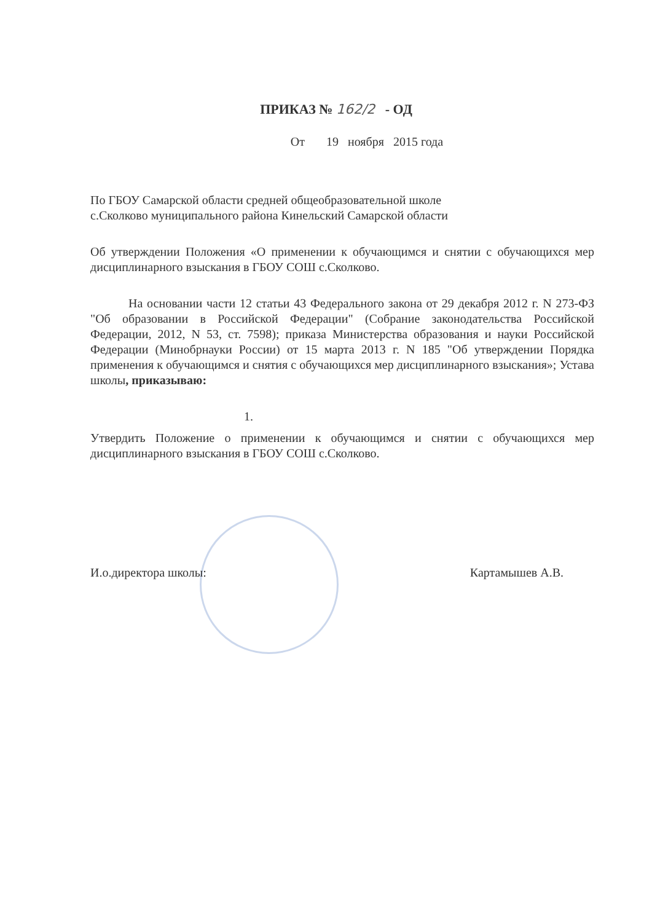ПРИКАЗ № 162/2 - ОД
От 19 ноября 2015 года
По ГБОУ Самарской области средней общеобразовательной школе
с.Сколково муниципального района Кинельский Самарской области
Об утверждении Положения «О применении к обучающимся и снятии с обучающихся мер дисциплинарного взыскания в ГБОУ СОШ с.Сколково.
На основании части 12 статьи 43 Федерального закона от 29 декабря 2012 г. N 273-ФЗ "Об образовании в Российской Федерации" (Собрание законодательства Российской Федерации, 2012, N 53, ст. 7598); приказа Министерства образования и науки Российской Федерации (Минобрнауки России) от 15 марта 2013 г. N 185 "Об утверждении Порядка применения к обучающимся и снятия с обучающихся мер дисциплинарного взыскания»; Устава школы, приказываю:
1.
Утвердить Положение о применении к обучающимся и снятии с обучающихся мер дисциплинарного взыскания в ГБОУ СОШ с.Сколково.
И.о.директора школы: Картамышев А.В.